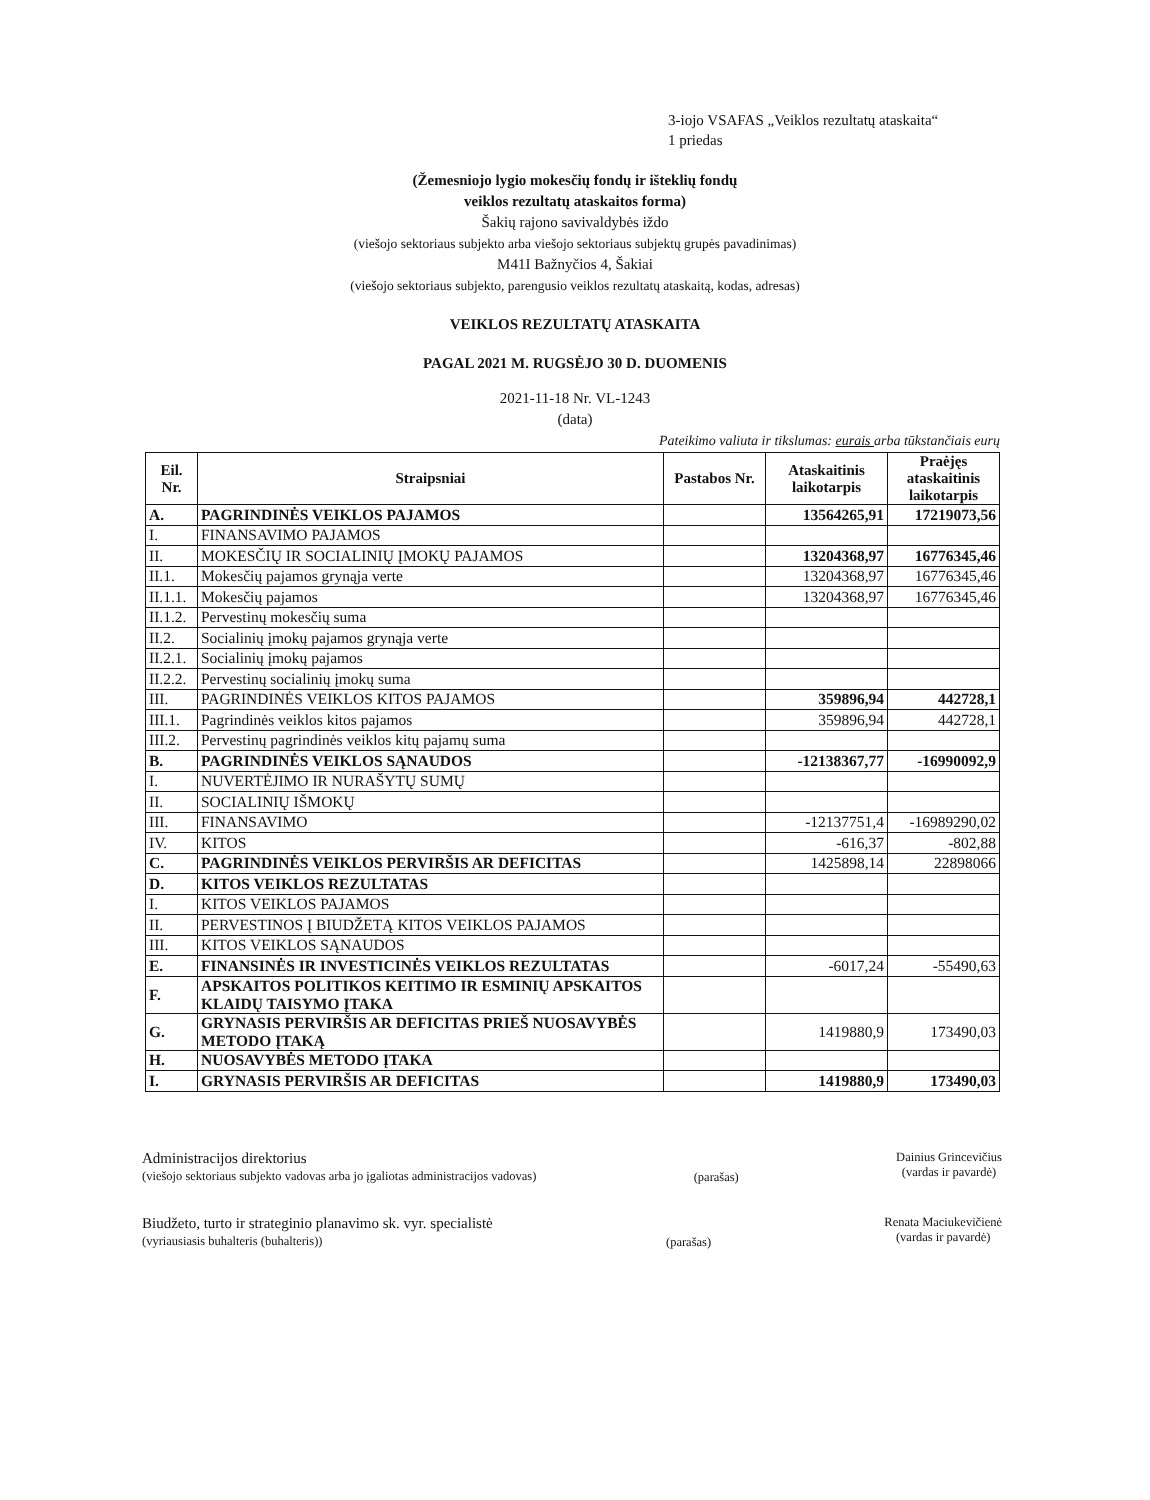3-iojo VSAFAS „Veiklos rezultatų ataskaita“
1 priedas
(Žemesniojo lygio mokesčių fondų ir išteklių fondų
veiklos rezultatų ataskaitos forma)
Šakių rajono savivaldybės iždo
(viešojo sektoriaus subjekto arba viešojo sektoriaus subjektų grupės pavadinimas)
M41I Bažnyčios 4, Šakiai
(viešojo sektoriaus subjekto, parengusio veiklos rezultatų ataskaitą, kodas, adresas)
VEIKLOS REZULTATŲ ATASKAITA
PAGAL 2021 M. RUGSĖJO 30 D. DUOMENIS
2021-11-18 Nr. VL-1243
(data)
Pateikimo valiuta ir tikslumas: eurais arba tūkstančiais eurų
| Eil. Nr. | Straipsniai | Pastabos Nr. | Ataskaitinis laikotarpis | Praėjęs ataskaitinis laikotarpis |
| --- | --- | --- | --- | --- |
| A. | PAGRINDINĖS VEIKLOS PAJAMOS | | 13564265,91 | 17219073,56 |
| I. | FINANSAVIMO PAJAMOS | | | |
| II. | MOKESČIŲ IR SOCIALINIŲ ĮMOKŲ PAJAMOS | | 13204368,97 | 16776345,46 |
| II.1. | Mokesčių pajamos grynąja verte | | 13204368,97 | 16776345,46 |
| II.1.1. | Mokesčių pajamos | | 13204368,97 | 16776345,46 |
| II.1.2. | Pervestinų mokesčių suma | | | |
| II.2. | Socialinių įmokų pajamos grynąja verte | | | |
| II.2.1. | Socialinių įmokų pajamos | | | |
| II.2.2. | Pervestinų socialinių įmokų suma | | | |
| III. | PAGRINDINĖS VEIKLOS KITOS PAJAMOS | | 359896,94 | 442728,1 |
| III.1. | Pagrindinės veiklos kitos pajamos | | 359896,94 | 442728,1 |
| III.2. | Pervestinų pagrindinės veiklos kitų pajamų suma | | | |
| B. | PAGRINDINĖS VEIKLOS SĄNAUDOS | | -12138367,77 | -16990092,9 |
| I. | NUVERTĖJIMO IR NURAŠYTŲ SUMŲ | | | |
| II. | SOCIALINIŲ IŠMOKŲ | | | |
| III. | FINANSAVIMO | | -12137751,4 | -16989290,02 |
| IV. | KITOS | | -616,37 | -802,88 |
| C. | PAGRINDINĖS VEIKLOS PERVIRŠIS AR DEFICITAS | | 1425898,14 | 22898066 |
| D. | KITOS VEIKLOS REZULTATAS | | | |
| I. | KITOS VEIKLOS PAJAMOS | | | |
| II. | PERVESTINOS Į BIUDŽETĄ KITOS VEIKLOS PAJAMOS | | | |
| III. | KITOS VEIKLOS SĄNAUDOS | | | |
| E. | FINANSINĖS IR INVESTICINĖS VEIKLOS REZULTATAS | | -6017,24 | -55490,63 |
| F. | APSKAITOS POLITIKOS KEITIMO IR ESMINIŲ APSKAITOS KLAIDŲ TAISYMO ĮTAKA | | | |
| G. | GRYNASIS PERVIRŠIS AR DEFICITAS PRIEŠ NUOSAVYBĖS METODO ĮTAKĄ | | 1419880,9 | 173490,03 |
| H. | NUOSAVYBĖS METODO ĮTAKA | | | |
| I. | GRYNASIS PERVIRŠIS AR DEFICITAS | | 1419880,9 | 173490,03 |
Administracijos direktorius
(viešojo sektoriaus subjekto vadovas arba jo įgaliotas administracijos vadovas)
(parašas)
Dainius Grincevičius
(vardas ir pavardė)
Biudžeto, turto ir strateginio planavimo sk. vyr. specialistė
(vyriausiasis buhalteris (buhalteris))
(parašas)
Renata Maciukevičienė
(vardas ir pavardė)